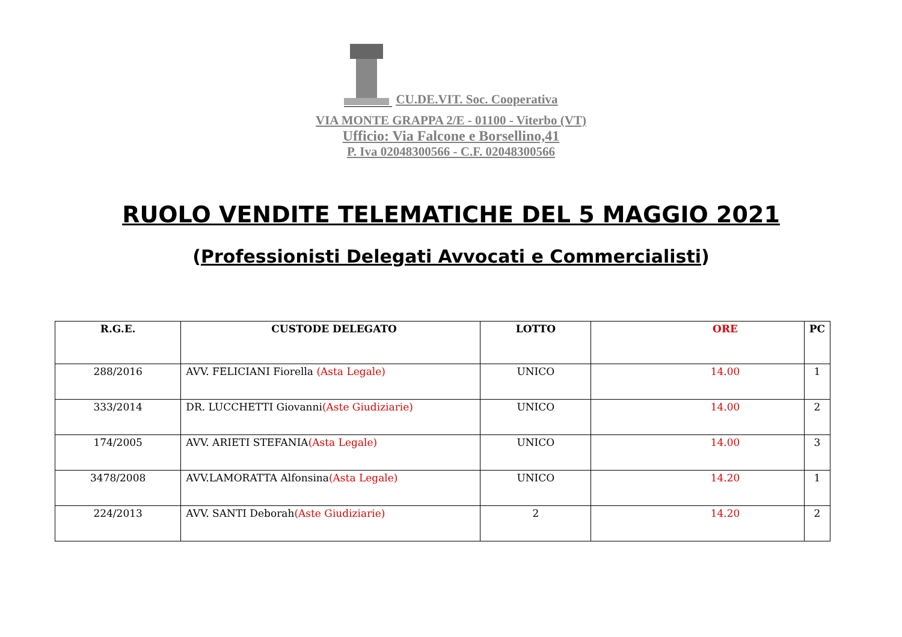CU.DE.VIT. Soc. Cooperativa
VIA MONTE GRAPPA 2/E - 01100 - Viterbo (VT)
Ufficio: Via Falcone e Borsellino,41
P. Iva 02048300566 - C.F. 02048300566
RUOLO VENDITE TELEMATICHE DEL 5 MAGGIO 2021
(Professionisti Delegati Avvocati e Commercialisti)
| R.G.E. | CUSTODE DELEGATO | LOTTO | ORE | PC |
| --- | --- | --- | --- | --- |
| 288/2016 | AVV. FELICIANI Fiorella (Asta Legale) | UNICO | 14.00 | 1 |
| 333/2014 | DR. LUCCHETTI Giovanni (Aste Giudiziarie) | UNICO | 14.00 | 2 |
| 174/2005 | AVV. ARIETI STEFANIA (Asta Legale) | UNICO | 14.00 | 3 |
| 3478/2008 | AVV.LAMORATTA Alfonsina (Asta Legale) | UNICO | 14.20 | 1 |
| 224/2013 | AVV. SANTI Deborah (Aste Giudiziarie) | 2 | 14.20 | 2 |